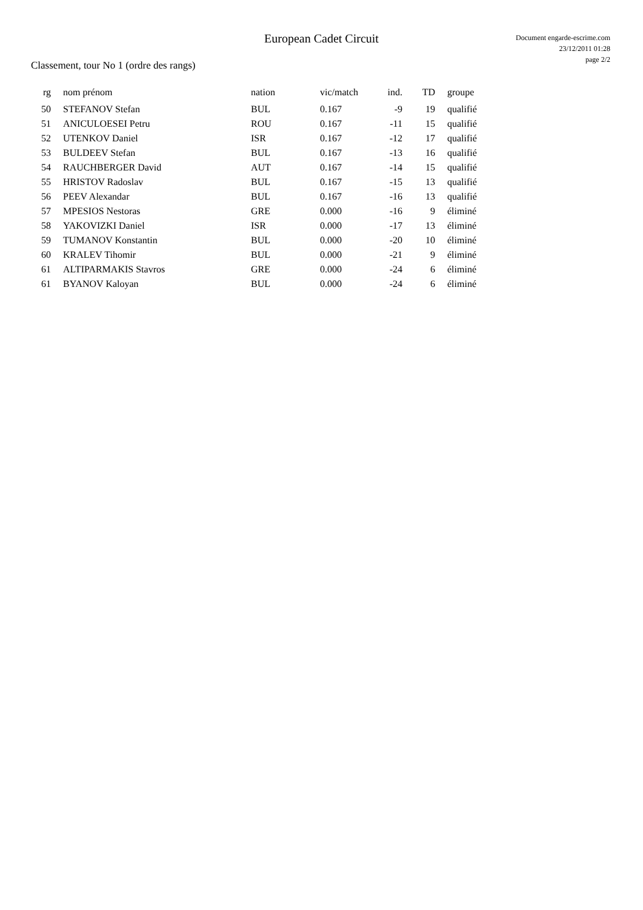European Cadet Circuit
Document engarde-escrime.com
23/12/2011 01:28
page 2/2
Classement, tour No 1 (ordre des rangs)
| rg | | nom prénom | nation | vic/match | ind. | TD | | groupe |
| --- | --- | --- | --- | --- | --- | --- | --- | --- |
| 50 | | STEFANOV Stefan | BUL | 0.167 | -9 | 19 | | qualifié |
| 51 | | ANICULOESEI Petru | ROU | 0.167 | -11 | 15 | | qualifié |
| 52 | | UTENKOV Daniel | ISR | 0.167 | -12 | 17 | | qualifié |
| 53 | | BULDEEV Stefan | BUL | 0.167 | -13 | 16 | | qualifié |
| 54 | | RAUCHBERGER David | AUT | 0.167 | -14 | 15 | | qualifié |
| 55 | | HRISTOV Radoslav | BUL | 0.167 | -15 | 13 | | qualifié |
| 56 | | PEEV Alexandar | BUL | 0.167 | -16 | 13 | | qualifié |
| 57 | | MPESIOS Nestoras | GRE | 0.000 | -16 | 9 | | éliminé |
| 58 | | YAKOVIZKI Daniel | ISR | 0.000 | -17 | 13 | | éliminé |
| 59 | | TUMANOV Konstantin | BUL | 0.000 | -20 | 10 | | éliminé |
| 60 | | KRALEV Tihomir | BUL | 0.000 | -21 | 9 | | éliminé |
| 61 | | ALTIPARMAKIS Stavros | GRE | 0.000 | -24 | 6 | | éliminé |
| 61 | | BYANOV Kaloyan | BUL | 0.000 | -24 | 6 | | éliminé |